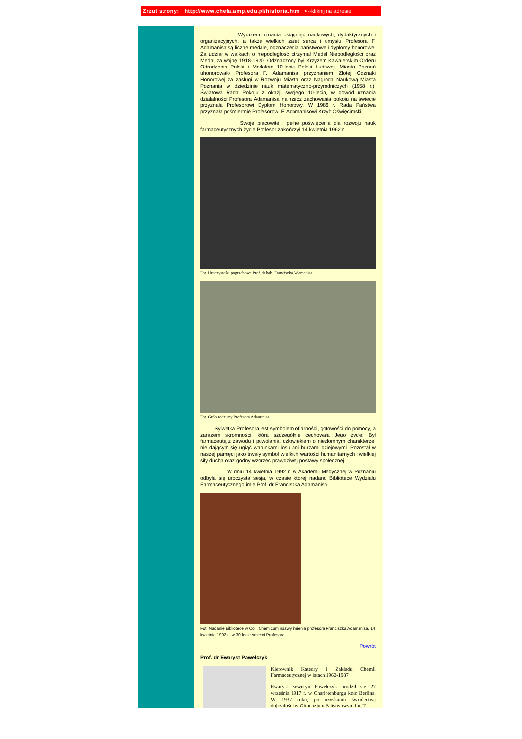Zrzut strony: http://www.chefa.amp.edu.pl/historia.htm <--kliknij na adresie
Wyrazem uznania osiągnięć naukowych, dydaktycznych i organizacyjnych, a także wielkich zalet serca i umysłu Profesora F. Adamanisa są liczne medale, odznaczenia państwowe i dyplomy honorowe. Za udział w walkach o niepodległość otrzymał Medal Niepodległości oraz Medal za wojnę 1918-1920. Odznaczony był Krzyżem Kawalerskim Orderu Odrodzenia Polski i Medalem 10-lecia Polski Ludowej. Miasto Poznań uhonorowało Profesora F. Adamanisa przyznaniem Złotej Odznaki Honorowej za zasługi w Rozwoju Miasta oraz Nagrodą Naukową Miasta Poznania w dziedzinie nauk matematyczno-przyrodniczych (1958 r.). Światowa Rada Pokoju z okazji swojego 10-lecia, w dowód uznania działalności Profesora Adamanisa na rzecz zachowania pokoju na świecie przyznała Profesorowi Dyplom Honorowy. W 1986 r. Rada Państwa przyznała pośmiertnie Profesorowi F. Adamanisowi Krzyż Oświęcimski.
Swoje pracowite i pełne poświęcenia dla rozwoju nauk farmaceutycznych życie Profesor zakończył 14 kwietnia 1962 r.
Fot. Uroczystości pogrzebowe Prof. dr hab. Franciszka Adamanisa
Fot. Grób rodzinny Profesora Adamanisa.
Sylwetka Profesora jest symbolem ofiarności, gotowości do pomocy, a zarazem skromności, która szczególnie cechowała Jego życie. Był farmaceutą z zawodu i powołania, człowiekiem o niezłomnym charakterze, nie dającym się ugiąć warunkami losu ani burzami dziejowymi. Pozostał w naszej pamięci jako trwały symbol wielkich wartości humanitarnych i wielkiej siły ducha oraz godny wzorzec prawdziwej postawy społecznej.
W dniu 14 kwietnia 1992 r. w Akademii Medycznej w Poznaniu odbyła się uroczysta sesja, w czasie której nadano Bibliotece Wydziału Farmaceutycznego imię Prof. dr Franciszka Adamanisa.
Fot. Nadanie Bibliotece w Coll. Chemicum nazwy imienia profesora Franciszka Adamanisa, 14 kwietnia 1992 r., w 30-lecie śmierci Profesora.
Powrót
Prof. dr Ewaryst Pawełczyk
Kierownik Katedry i Zakładu Chemii Farmaceutycznej w latach 1962-1987
Ewaryst Seweryn Pawełczyk urodził się 27 września 1917 r. w Charlotenburgu koło Berlina. W 1937 roku, po uzyskaniu świadectwa dojrzałości w Gimnazjum Państwowym im. T.